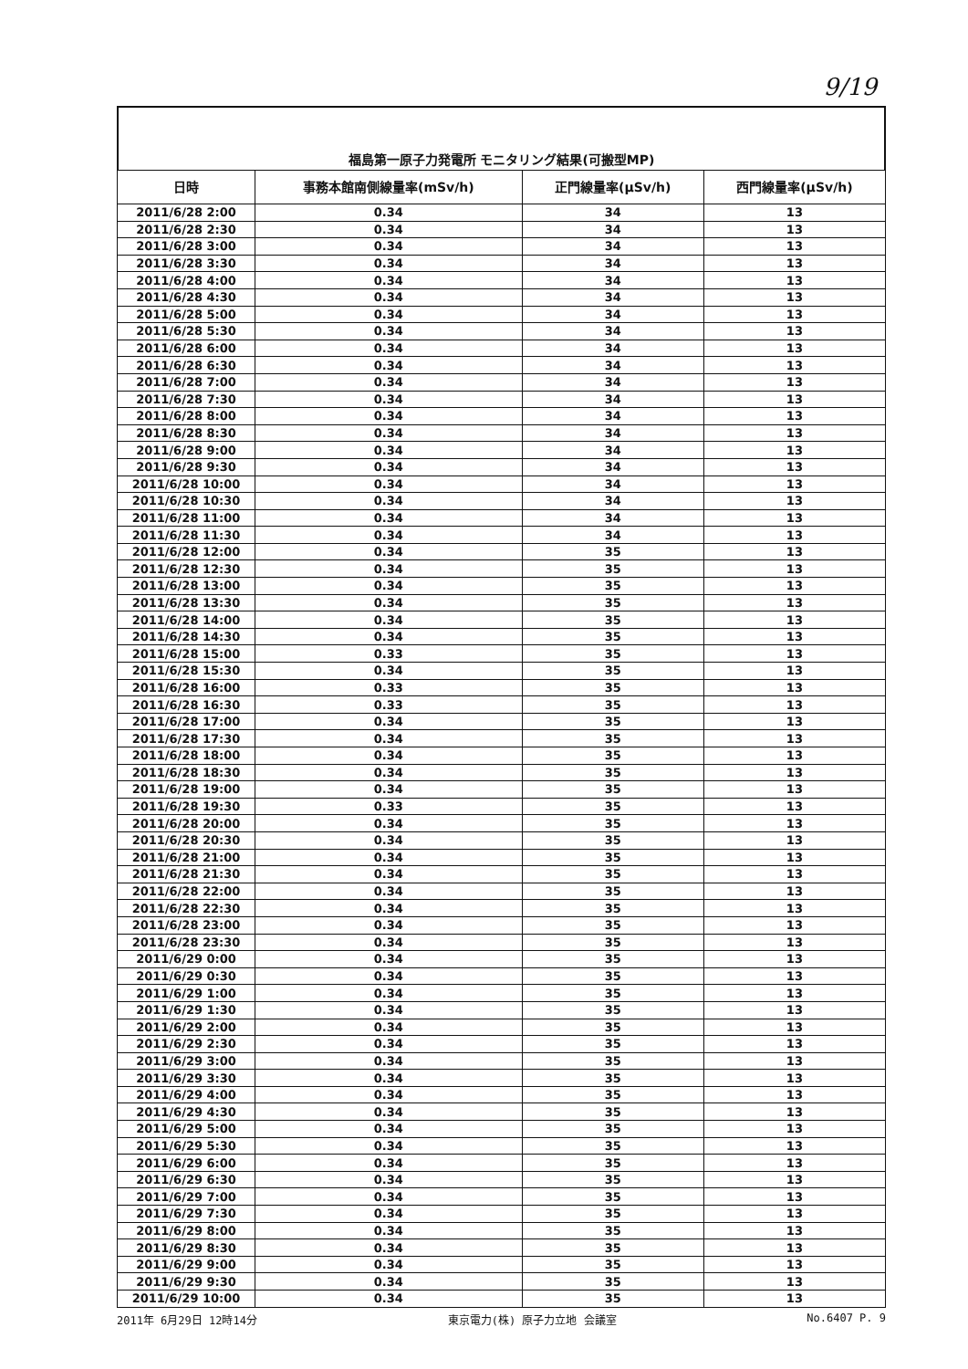9/19
福島第一原子力発電所 モニタリング結果(可搬型MP)
| 日時 | 事務本館南側線量率(mSv/h) | 正門線量率(μSv/h) | 西門線量率(μSv/h) |
| --- | --- | --- | --- |
| 2011/6/28 2:00 | 0.34 | 34 | 13 |
| 2011/6/28 2:30 | 0.34 | 34 | 13 |
| 2011/6/28 3:00 | 0.34 | 34 | 13 |
| 2011/6/28 3:30 | 0.34 | 34 | 13 |
| 2011/6/28 4:00 | 0.34 | 34 | 13 |
| 2011/6/28 4:30 | 0.34 | 34 | 13 |
| 2011/6/28 5:00 | 0.34 | 34 | 13 |
| 2011/6/28 5:30 | 0.34 | 34 | 13 |
| 2011/6/28 6:00 | 0.34 | 34 | 13 |
| 2011/6/28 6:30 | 0.34 | 34 | 13 |
| 2011/6/28 7:00 | 0.34 | 34 | 13 |
| 2011/6/28 7:30 | 0.34 | 34 | 13 |
| 2011/6/28 8:00 | 0.34 | 34 | 13 |
| 2011/6/28 8:30 | 0.34 | 34 | 13 |
| 2011/6/28 9:00 | 0.34 | 34 | 13 |
| 2011/6/28 9:30 | 0.34 | 34 | 13 |
| 2011/6/28 10:00 | 0.34 | 34 | 13 |
| 2011/6/28 10:30 | 0.34 | 34 | 13 |
| 2011/6/28 11:00 | 0.34 | 34 | 13 |
| 2011/6/28 11:30 | 0.34 | 34 | 13 |
| 2011/6/28 12:00 | 0.34 | 35 | 13 |
| 2011/6/28 12:30 | 0.34 | 35 | 13 |
| 2011/6/28 13:00 | 0.34 | 35 | 13 |
| 2011/6/28 13:30 | 0.34 | 35 | 13 |
| 2011/6/28 14:00 | 0.34 | 35 | 13 |
| 2011/6/28 14:30 | 0.34 | 35 | 13 |
| 2011/6/28 15:00 | 0.33 | 35 | 13 |
| 2011/6/28 15:30 | 0.34 | 35 | 13 |
| 2011/6/28 16:00 | 0.33 | 35 | 13 |
| 2011/6/28 16:30 | 0.33 | 35 | 13 |
| 2011/6/28 17:00 | 0.34 | 35 | 13 |
| 2011/6/28 17:30 | 0.34 | 35 | 13 |
| 2011/6/28 18:00 | 0.34 | 35 | 13 |
| 2011/6/28 18:30 | 0.34 | 35 | 13 |
| 2011/6/28 19:00 | 0.34 | 35 | 13 |
| 2011/6/28 19:30 | 0.33 | 35 | 13 |
| 2011/6/28 20:00 | 0.34 | 35 | 13 |
| 2011/6/28 20:30 | 0.34 | 35 | 13 |
| 2011/6/28 21:00 | 0.34 | 35 | 13 |
| 2011/6/28 21:30 | 0.34 | 35 | 13 |
| 2011/6/28 22:00 | 0.34 | 35 | 13 |
| 2011/6/28 22:30 | 0.34 | 35 | 13 |
| 2011/6/28 23:00 | 0.34 | 35 | 13 |
| 2011/6/28 23:30 | 0.34 | 35 | 13 |
| 2011/6/29 0:00 | 0.34 | 35 | 13 |
| 2011/6/29 0:30 | 0.34 | 35 | 13 |
| 2011/6/29 1:00 | 0.34 | 35 | 13 |
| 2011/6/29 1:30 | 0.34 | 35 | 13 |
| 2011/6/29 2:00 | 0.34 | 35 | 13 |
| 2011/6/29 2:30 | 0.34 | 35 | 13 |
| 2011/6/29 3:00 | 0.34 | 35 | 13 |
| 2011/6/29 3:30 | 0.34 | 35 | 13 |
| 2011/6/29 4:00 | 0.34 | 35 | 13 |
| 2011/6/29 4:30 | 0.34 | 35 | 13 |
| 2011/6/29 5:00 | 0.34 | 35 | 13 |
| 2011/6/29 5:30 | 0.34 | 35 | 13 |
| 2011/6/29 6:00 | 0.34 | 35 | 13 |
| 2011/6/29 6:30 | 0.34 | 35 | 13 |
| 2011/6/29 7:00 | 0.34 | 35 | 13 |
| 2011/6/29 7:30 | 0.34 | 35 | 13 |
| 2011/6/29 8:00 | 0.34 | 35 | 13 |
| 2011/6/29 8:30 | 0.34 | 35 | 13 |
| 2011/6/29 9:00 | 0.34 | 35 | 13 |
| 2011/6/29 9:30 | 0.34 | 35 | 13 |
| 2011/6/29 10:00 | 0.34 | 35 | 13 |
2011年 6月29日 12時14分 東京電力(株) 原子力立地 会議室 No.6407 P. 9